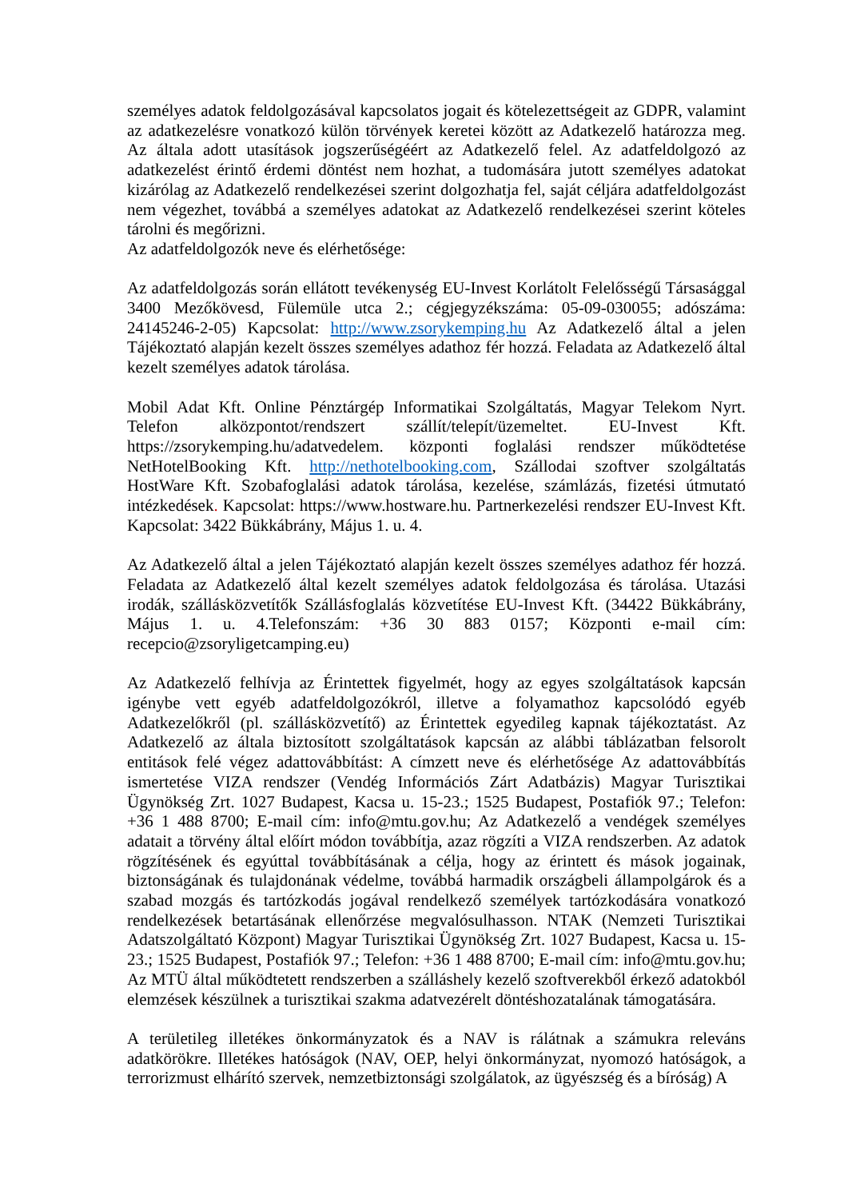személyes adatok feldolgozásával kapcsolatos jogait és kötelezettségeit az GDPR, valamint az adatkezelésre vonatkozó külön törvények keretei között az Adatkezelő határozza meg. Az általa adott utasítások jogszerűségéért az Adatkezelő felel. Az adatfeldolgozó az adatkezelést érintő érdemi döntést nem hozhat, a tudomására jutott személyes adatokat kizárólag az Adatkezelő rendelkezései szerint dolgozhatja fel, saját céljára adatfeldolgozást nem végezhet, továbbá a személyes adatokat az Adatkezelő rendelkezései szerint köteles tárolni és megőrizni.
Az adatfeldolgozók neve és elérhetősége:
Az adatfeldolgozás során ellátott tevékenység EU-Invest Korlátolt Felelősségű Társasággal 3400 Mezőkövesd, Fülemüle utca 2.; cégjegyzékszáma: 05-09-030055; adószáma: 24145246-2-05) Kapcsolat: http://www.zsorykemping.hu Az Adatkezelő által a jelen Tájékoztató alapján kezelt összes személyes adathoz fér hozzá. Feladata az Adatkezelő által kezelt személyes adatok tárolása.
Mobil Adat Kft. Online Pénztárgép Informatikai Szolgáltatás, Magyar Telekom Nyrt. Telefon alközpontot/rendszert szállít/telepít/üzemeltet. EU-Invest Kft. https://zsorykemping.hu/adatvedelem. központi foglalási rendszer működtetése NetHotelBooking Kft. http://nethotelbooking.com, Szállodai szoftver szolgáltatás HostWare Kft. Szobafoglalási adatok tárolása, kezelése, számlázás, fizetési útmutató intézkedések. Kapcsolat: https://www.hostware.hu. Partnerkezelési rendszer EU-Invest Kft. Kapcsolat: 3422 Bükkábrány, Május 1. u. 4.
Az Adatkezelő által a jelen Tájékoztató alapján kezelt összes személyes adathoz fér hozzá. Feladata az Adatkezelő által kezelt személyes adatok feldolgozása és tárolása. Utazási irodák, szállásközvetítők Szállásfoglalás közvetítése EU-Invest Kft. (34422 Bükkábrány, Május 1. u. 4.Telefonszám: +36 30 883 0157; Központi e-mail cím: recepcio@zsoryligetcamping.eu)
Az Adatkezelő felhívja az Érintettek figyelmét, hogy az egyes szolgáltatások kapcsán igénybe vett egyéb adatfeldolgozókról, illetve a folyamathoz kapcsolódó egyéb Adatkezelőkről (pl. szállásközvetítő) az Érintettek egyedileg kapnak tájékoztatást. Az Adatkezelő az általa biztosított szolgáltatások kapcsán az alábbi táblázatban felsorolt entitások felé végez adattovábbítást: A címzett neve és elérhetősége Az adattovábbítás ismertetése VIZA rendszer (Vendég Információs Zárt Adatbázis) Magyar Turisztikai Ügynökség Zrt. 1027 Budapest, Kacsa u. 15-23.; 1525 Budapest, Postafiók 97.; Telefon: +36 1 488 8700; E-mail cím: info@mtu.gov.hu; Az Adatkezelő a vendégek személyes adatait a törvény által előírt módon továbbítja, azaz rögzíti a VIZA rendszerben. Az adatok rögzítésének és egyúttal továbbításának a célja, hogy az érintett és mások jogainak, biztonságának és tulajdonának védelme, továbbá harmadik országbeli állampolgárok és a szabad mozgás és tartózkodás jogával rendelkező személyek tartózkodására vonatkozó rendelkezések betartásának ellenőrzése megvalósulhasson. NTAK (Nemzeti Turisztikai Adatszolgáltató Központ) Magyar Turisztikai Ügynökség Zrt. 1027 Budapest, Kacsa u. 15-23.; 1525 Budapest, Postafiók 97.; Telefon: +36 1 488 8700; E-mail cím: info@mtu.gov.hu; Az MTÜ által működtetett rendszerben a szálláshely kezelő szoftverekből érkező adatokból elemzések készülnek a turisztikai szakma adatvezérelt döntéshozatalának támogatására.
A területileg illetékes önkormányzatok és a NAV is rálátnak a számukra releváns adatkörökre. Illetékes hatóságok (NAV, OEP, helyi önkormányzat, nyomozó hatóságok, a terrorizmust elhárító szervek, nemzetbiztonsági szolgálatok, az ügyészség és a bíróság) A